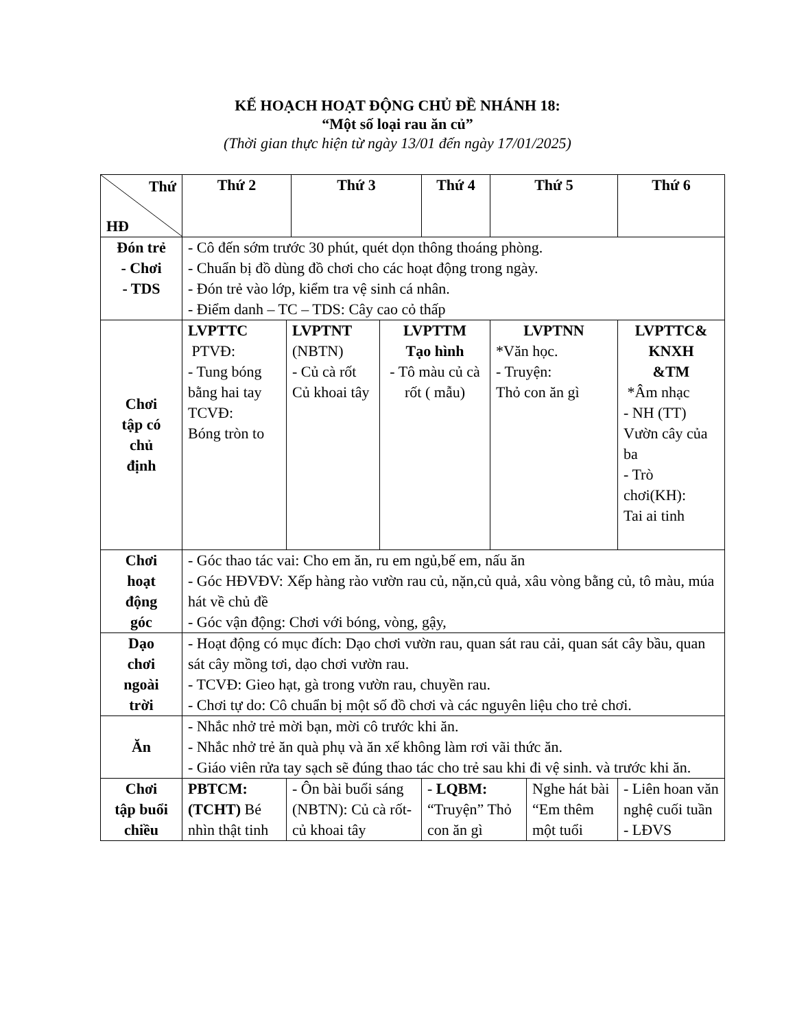KẾ HOẠCH HOẠT ĐỘNG CHỦ ĐỀ NHÁNH 18:
“Một số loại rau ăn củ”
(Thời gian thực hiện từ ngày 13/01 đến ngày 17/01/2025)
| Thứ HĐ | Thứ 2 | | Thứ 3 | | Thứ 4 | Thứ 5 | | Thứ 6 |
| Đón trẻ - Chơi - TDS | - Cô đến sớm trước 30 phút, quét dọn thông thoáng phòng. - Chuẩn bị đồ dùng đồ chơi cho các hoạt động trong ngày. - Đón trẻ vào lớp, kiểm tra vệ sinh cá nhân. - Điểm danh – TC – TDS: Cây cao cỏ thấp | | | | | | | |
| Chơi tập có chủ định | LVPTTC PTVĐ: - Tung bóng bằng hai tay TCVĐ: Bóng tròn to | LVPTNT (NBTN) - Củ cà rốt Củ khoai tây | | LVPTTM Tạo hình - Tô màu củ cà rốt ( mẫu) | | LVPTNN *Văn học. - Truyện: Thỏ con ăn gì | | LVPTTC& KNXH &TM *Âm nhạc - NH (TT) Vườn cây của ba - Trò chơi(KH): Tai ai tinh |
| Chơi hoạt động góc | - Góc thao tác vai: Cho em ăn, ru em ngủ,bế em, nấu ăn - Góc HĐVĐV: Xếp hàng rào vườn rau củ, nặn,củ quả, xâu vòng bằng củ, tô màu, múa hát về chủ đề - Góc vận động: Chơi với bóng, vòng, gậy, | | | | | | | |
| Dạo chơi ngoài trời | - Hoạt động có mục đích: Dạo chơi vườn rau, quan sát rau cải, quan sát cây bầu, quan sát cây mồng tơi, dạo chơi vườn rau. - TCVĐ: Gieo hạt, gà trong vườn rau, chuyền rau. - Chơi tự do: Cô chuẩn bị một số đồ chơi và các nguyên liệu cho trẻ chơi. | | | | | | | |
| Ăn | - Nhắc nhở trẻ mời bạn, mời cô trước khi ăn. - Nhắc nhở trẻ ăn quà phụ và ăn xế không làm rơi vãi thức ăn. - Giáo viên rửa tay sạch sẽ đúng thao tác cho trẻ sau khi đi vệ sinh. và trước khi ăn. | | | | | | | |
| Chơi tập buổi chiều | PBTCM: (TCHT) Bé nhìn thật tinh | - Ôn bài buổi sáng (NBTN): Củ cà rốt- củ khoai tây | | | - LQBM: “Truyện” Thỏ con ăn gì | | Nghe hát bài “Em thêm một tuổi | - Liên hoan văn nghệ cuối tuần - LĐVS |